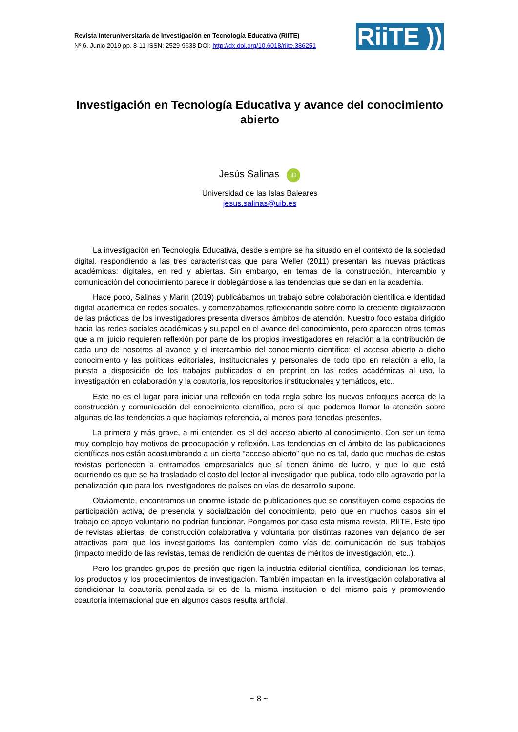Revista Interuniversitaria de Investigación en Tecnología Educativa (RIITE)
Nº 6. Junio 2019 pp. 8-11 ISSN: 2529-9638 DOI: http://dx.doi.org/10.6018/riite.386251
RiiTE ))
Investigación en Tecnología Educativa y avance del conocimiento abierto
Jesús Salinas iD
Universidad de las Islas Baleares
jesus.salinas@uib.es
La investigación en Tecnología Educativa, desde siempre se ha situado en el contexto de la sociedad digital, respondiendo a las tres características que para Weller (2011) presentan las nuevas prácticas académicas: digitales, en red y abiertas. Sin embargo, en temas de la construcción, intercambio y comunicación del conocimiento parece ir doblegándose a las tendencias que se dan en la academia.
Hace poco, Salinas y Marin (2019) publicábamos un trabajo sobre colaboración científica e identidad digital académica en redes sociales, y comenzábamos reflexionando sobre cómo la creciente digitalización de las prácticas de los investigadores presenta diversos ámbitos de atención. Nuestro foco estaba dirigido hacia las redes sociales académicas y su papel en el avance del conocimiento, pero aparecen otros temas que a mi juicio requieren reflexión por parte de los propios investigadores en relación a la contribución de cada uno de nosotros al avance y el intercambio del conocimiento científico: el acceso abierto a dicho conocimiento y las políticas editoriales, institucionales y personales de todo tipo en relación a ello, la puesta a disposición de los trabajos publicados o en preprint en las redes académicas al uso, la investigación en colaboración y la coautoría, los repositorios institucionales y temáticos, etc..
Este no es el lugar para iniciar una reflexión en toda regla sobre los nuevos enfoques acerca de la construcción y comunicación del conocimiento científico, pero si que podemos llamar la atención sobre algunas de las tendencias a que hacíamos referencia, al menos para tenerlas presentes.
La primera y más grave, a mi entender, es el del acceso abierto al conocimiento. Con ser un tema muy complejo hay motivos de preocupación y reflexión. Las tendencias en el ámbito de las publicaciones científicas nos están acostumbrando a un cierto “acceso abierto” que no es tal, dado que muchas de estas revistas pertenecen a entramados empresariales que sí tienen ánimo de lucro, y que lo que está ocurriendo es que se ha trasladado el costo del lector al investigador que publica, todo ello agravado por la penalización que para los investigadores de países en vías de desarrollo supone.
Obviamente, encontramos un enorme listado de publicaciones que se constituyen como espacios de participación activa, de presencia y socialización del conocimiento, pero que en muchos casos sin el trabajo de apoyo voluntario no podrían funcionar. Pongamos por caso esta misma revista, RIITE. Este tipo de revistas abiertas, de construcción colaborativa y voluntaria por distintas razones van dejando de ser atractivas para que los investigadores las contemplen como vías de comunicación de sus trabajos (impacto medido de las revistas, temas de rendición de cuentas de méritos de investigación, etc..).
Pero los grandes grupos de presión que rigen la industria editorial científica, condicionan los temas, los productos y los procedimientos de investigación. También impactan en la investigación colaborativa al condicionar la coautoría penalizada si es de la misma institución o del mismo país y promoviendo coautoría internacional que en algunos casos resulta artificial.
~ 8 ~